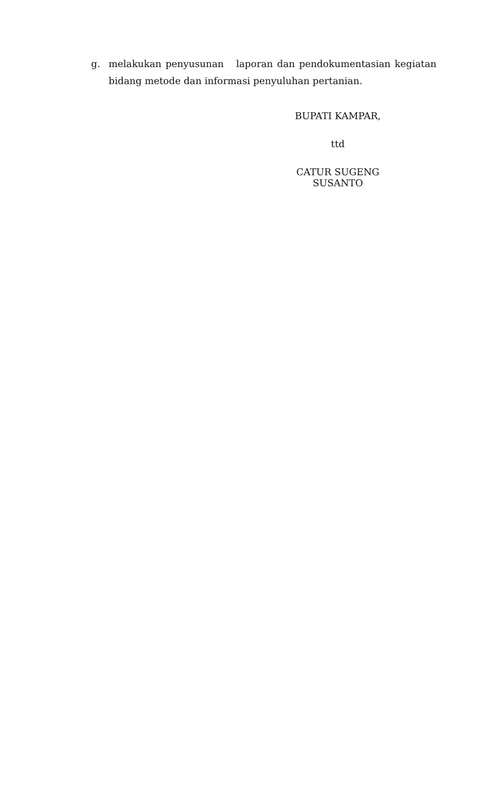g. melakukan penyusunan laporan dan pendokumentasian kegiatan bidang metode dan informasi penyuluhan pertanian.
BUPATI KAMPAR,
ttd
CATUR SUGENG SUSANTO